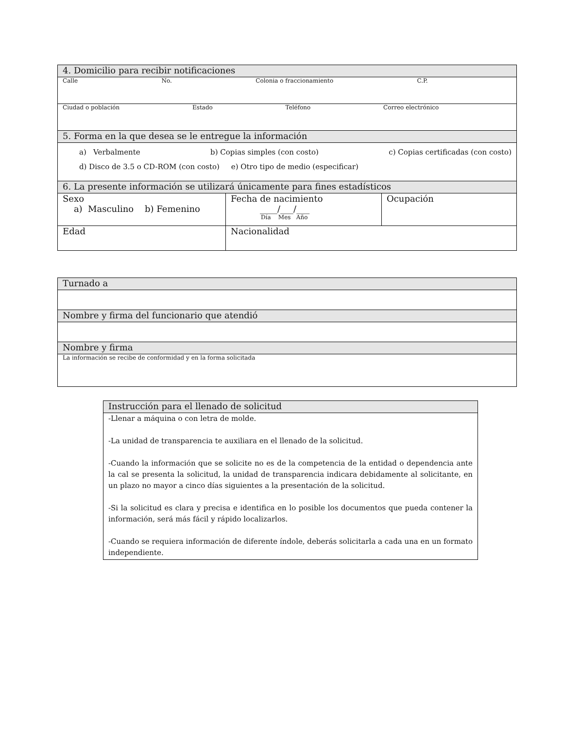| 4. Domicilio para recibir notificaciones | | |
| Calle No. Colonia o fraccionamiento C.P. | | |
| Ciudad o población Estado Teléfono Correo electrónico | | |
| 5. Forma en la que desea se le entregue la información | | |
| a) Verbalmente b) Copias simples (con costo) c) Copias certificadas (con costo) d) Disco de 3.5 o CD-ROM (con costo) e) Otro tipo de medio (especificar) | | |
| 6. La presente información se utilizará únicamente para fines estadísticos | | |
| Sexo a) Masculino b) Femenino | Fecha de nacimiento ____/___/___ Día Mes Año | Ocupación |
| Edad | Nacionalidad | |
| Turnado a |
| Nombre y firma del funcionario que atendió |
| Nombre y firma |
| La información se recibe de conformidad y en la forma solicitada |
| Instrucción para el llenado de solicitud |
| -Llenar a máquina o con letra de molde. -La unidad de transparencia te auxiliara en el llenado de la solicitud. -Cuando la información que se solicite no es de la competencia de la entidad o dependencia ante la cal se presenta la solicitud, la unidad de transparencia indicara debidamente al solicitante, en un plazo no mayor a cinco días siguientes a la presentación de la solicitud. -Si la solicitud es clara y precisa e identifica en lo posible los documentos que pueda contener la información, será más fácil y rápido localizarlos. -Cuando se requiera información de diferente índole, deberás solicitarla a cada una en un formato independiente. |